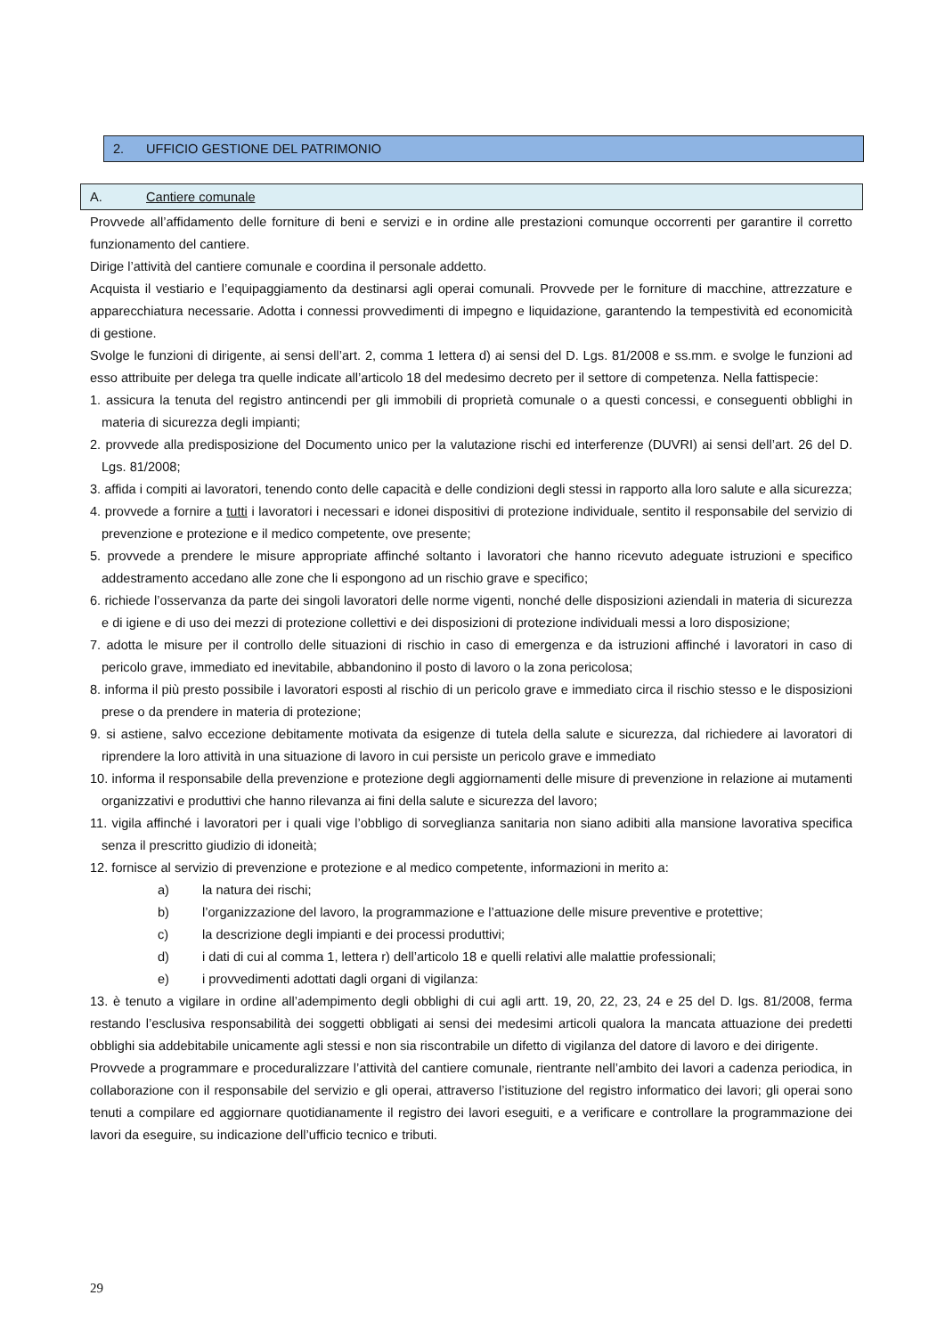2. UFFICIO GESTIONE DEL PATRIMONIO
A. Cantiere comunale
Provvede all’affidamento delle forniture di beni e servizi e in ordine alle prestazioni comunque occorrenti per garantire il corretto funzionamento del cantiere.
Dirige l’attività del cantiere comunale e coordina il personale addetto.
Acquista il vestiario e l’equipaggiamento da destinarsi agli operai comunali. Provvede per le forniture di macchine, attrezzature e apparecchiatura necessarie. Adotta i connessi provvedimenti di impegno e liquidazione, garantendo la tempestività ed economicità di gestione.
Svolge le funzioni di dirigente, ai sensi dell’art. 2, comma 1 lettera d) ai sensi del D. Lgs. 81/2008 e ss.mm. e svolge le funzioni ad esso attribuite per delega tra quelle indicate all’articolo 18 del medesimo decreto per il settore di competenza. Nella fattispecie:
1. assicura la tenuta del registro antincendi per gli immobili di proprietà comunale o a questi concessi, e conseguenti obblighi in materia di sicurezza degli impianti;
2. provvede alla predisposizione del Documento unico per la valutazione rischi ed interferenze (DUVRI) ai sensi dell’art. 26 del D. Lgs. 81/2008;
3. affida i compiti ai lavoratori, tenendo conto delle capacità e delle condizioni degli stessi in rapporto alla loro salute e alla sicurezza;
4. provvede a fornire a tutti i lavoratori i necessari e idonei dispositivi di protezione individuale, sentito il responsabile del servizio di prevenzione e protezione e il medico competente, ove presente;
5. provvede a prendere le misure appropriate affinché soltanto i lavoratori che hanno ricevuto adeguate istruzioni e specifico addestramento accedano alle zone che li espongono ad un rischio grave e specifico;
6. richiede l’osservanza da parte dei singoli lavoratori delle norme vigenti, nonché delle disposizioni aziendali in materia di sicurezza e di igiene e di uso dei mezzi di protezione collettivi e dei disposizioni di protezione individuali messi a loro disposizione;
7. adotta le misure per il controllo delle situazioni di rischio in caso di emergenza e da istruzioni affinché i lavoratori in caso di pericolo grave, immediato ed inevitabile, abbandonino il posto di lavoro o la zona pericolosa;
8. informa il più presto possibile i lavoratori esposti al rischio di un pericolo grave e immediato circa il rischio stesso e le disposizioni prese o da prendere in materia di protezione;
9. si astiene, salvo eccezione debitamente motivata da esigenze di tutela della salute e sicurezza, dal richiedere ai lavoratori di riprendere la loro attività in una situazione di lavoro in cui persiste un pericolo grave e immediato
10. informa il responsabile della prevenzione e protezione degli aggiornamenti delle misure di prevenzione in relazione ai mutamenti organizzativi e produttivi che hanno rilevanza ai fini della salute e sicurezza del lavoro;
11. vigila affinché i lavoratori per i quali vige l’obbligo di sorveglianza sanitaria non siano adibiti alla mansione lavorativa specifica senza il prescritto giudizio di idoneità;
12. fornisce al servizio di prevenzione e protezione e al medico competente, informazioni in merito a:
a) la natura dei rischi;
b) l’organizzazione del lavoro, la programmazione e l’attuazione delle misure preventive e protettive;
c) la descrizione degli impianti e dei processi produttivi;
d) i dati di cui al comma 1, lettera r) dell’articolo 18 e quelli relativi alle malattie professionali;
e) i provvedimenti adottati dagli organi di vigilanza:
13. è tenuto a vigilare in ordine all’adempimento degli obblighi di cui agli artt. 19, 20, 22, 23, 24 e 25 del D. lgs. 81/2008, ferma restando l’esclusiva responsabilità dei soggetti obbligati ai sensi dei medesimi articoli qualora la mancata attuazione dei predetti obblighi sia addebitabile unicamente agli stessi e non sia riscontrabile un difetto di vigilanza del datore di lavoro e dei dirigente.
Provvede a programmare e proceduralizzare l’attività del cantiere comunale, rientrante nell’ambito dei lavori a cadenza periodica, in collaborazione con il responsabile del servizio e gli operai, attraverso l’istituzione del registro informatico dei lavori; gli operai sono tenuti a compilare ed aggiornare quotidianamente il registro dei lavori eseguiti, e a verificare e controllare la programmazione dei lavori da eseguire, su indicazione dell’ufficio tecnico e tributi.
29